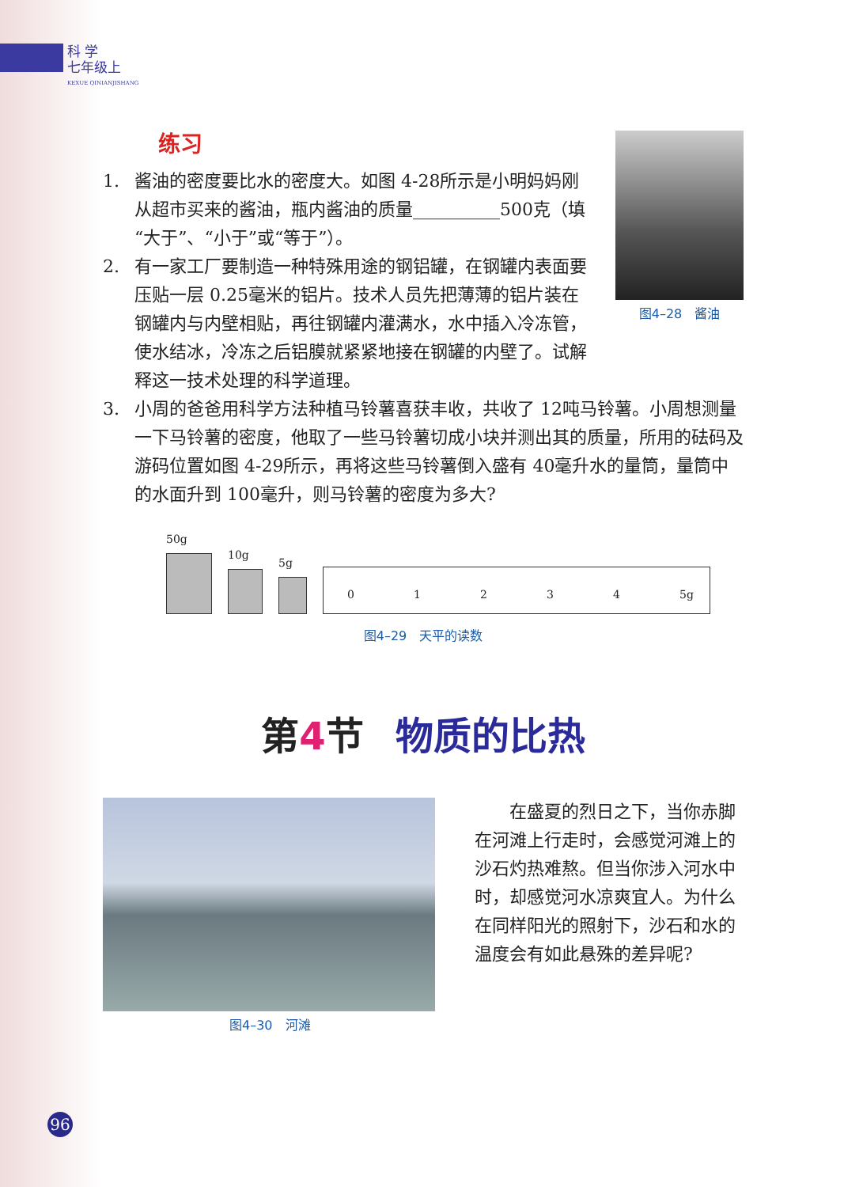科 学
七年级上
KEXUE QINIANJISHANG
图4–28　酱油
练习
1. 酱油的密度要比水的密度大。如图 4-28所示是小明妈妈刚从超市买来的酱油，瓶内酱油的质量__________500克（填“大于”、“小于”或“等于”）。
2. 有一家工厂要制造一种特殊用途的钢铝罐，在钢罐内表面要压贴一层 0.25毫米的铝片。技术人员先把薄薄的铝片装在钢罐内与内壁相贴，再往钢罐内灌满水，水中插入冷冻管，使水结冰，冷冻之后铝膜就紧紧地接在钢罐的内壁了。试解释这一技术处理的科学道理。
3. 小周的爸爸用科学方法种植马铃薯喜获丰收，共收了 12吨马铃薯。小周想测量一下马铃薯的密度，他取了一些马铃薯切成小块并测出其的质量，所用的砝码及游码位置如图 4-29所示，再将这些马铃薯倒入盛有 40毫升水的量筒，量筒中的水面升到 100毫升，则马铃薯的密度为多大?
50g
10g
5g
01234 5g
图4–29　天平的读数
第 4 节 物质的比热
图4–30　河滩
在盛夏的烈日之下，当你赤脚在河滩上行走时，会感觉河滩上的沙石灼热难熬。但当你涉入河水中时，却感觉河水凉爽宜人。为什么在同样阳光的照射下，沙石和水的温度会有如此悬殊的差异呢?
96